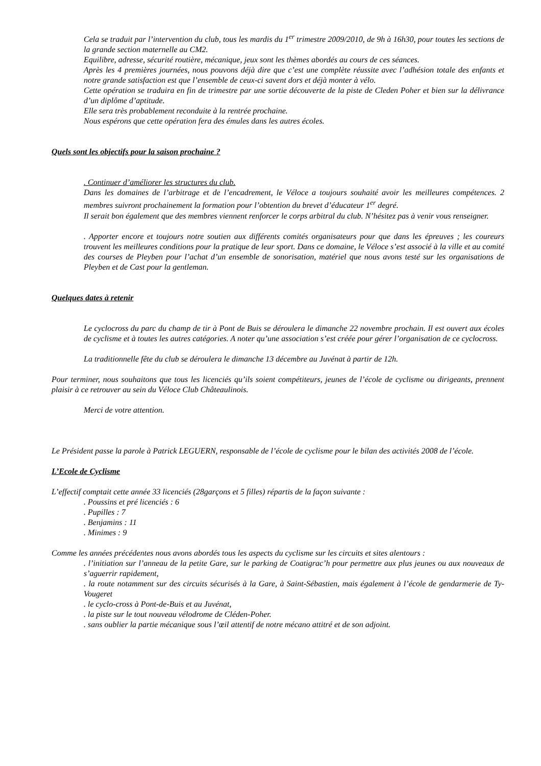Cela se traduit par l’intervention du club, tous les mardis du 1<sup>er</sup> trimestre 2009/2010, de 9h à 16h30, pour toutes les sections de la grande section maternelle au CM2.
Equilibre, adresse, sécurité routière, mécanique, jeux sont les thèmes abordés au cours de ces séances.
Après les 4 premières journées, nous pouvons déjà dire que c’est une complète réussite avec l’adhésion totale des enfants et notre grande satisfaction est que l’ensemble de ceux-ci savent dors et déjà monter à vélo.
Cette opération se traduira en fin de trimestre par une sortie découverte de la piste de Cleden Poher et bien sur la délivrance d’un diplôme d’aptitude.
Elle sera très probablement reconduite à la rentrée prochaine.
Nous espérons que cette opération fera des émules dans les autres écoles.
Quels sont les objectifs pour la saison prochaine ?
. Continuer d’améliorer les structures du club.
Dans les domaines de l’arbitrage et de l’encadrement, le Véloce a toujours souhaité avoir les meilleures compétences. 2 membres suivront prochainement la formation pour l’obtention du brevet d’éducateur 1<sup>er</sup> degré.
Il serait bon également que des membres viennent renforcer le corps arbitral du club. N’hésitez pas à venir vous renseigner.
. Apporter encore et toujours notre soutien aux différents comités organisateurs pour que dans les épreuves ; les coureurs trouvent les meilleures conditions pour la pratique de leur sport. Dans ce domaine, le Véloce s’est associé à la ville et au comité des courses de Pleyben pour l’achat d’un ensemble de sonorisation, matériel que nous avons testé sur les organisations de Pleyben et de Cast pour la gentleman.
Quelques dates à retenir
Le cyclocross du parc du champ de tir à Pont de Buis se déroulera le dimanche 22 novembre prochain. Il est ouvert aux écoles de cyclisme et à toutes les autres catégories. A noter qu’une association s’est créée pour gérer l’organisation de ce cyclocross.
La traditionnelle fête du club se déroulera le dimanche 13 décembre au Juvénat à partir de 12h.
Pour terminer, nous souhaitons que tous les licenciés qu’ils soient compétiteurs, jeunes de l’école de cyclisme ou dirigeants, prennent plaisir à ce retrouver au sein du Véloce Club Châteaulinois.
Merci de votre attention.
Le Président passe la parole à Patrick LEGUERN, responsable de l’école de cyclisme pour le bilan des activités 2008 de l’école.
L’Ecole de Cyclisme
L’effectif comptait cette année 33 licenciés (28garçons et 5 filles) répartis de la façon suivante :
. Poussins et pré licenciés : 6
. Pupilles : 7
. Benjamins : 11
. Minimes : 9
Comme les années précédentes nous avons abordés tous les aspects du cyclisme sur les circuits et sites alentours :
. l’initiation sur l’anneau de la petite Gare, sur le parking de Coatigrac’h pour permettre aux plus jeunes ou aux nouveaux de s’aguerrir rapidement,
. la route notamment sur des circuits sécurisés à la Gare, à Saint-Sébastien, mais également à l’école de gendarmerie de Ty-Vougeret
. le cyclo-cross à Pont-de-Buis et au Juvénat,
. la piste sur le tout nouveau vélodrome de Cléden-Poher.
. sans oublier la partie mécanique sous l’œil attentif de notre mécano attitré et de son adjoint.